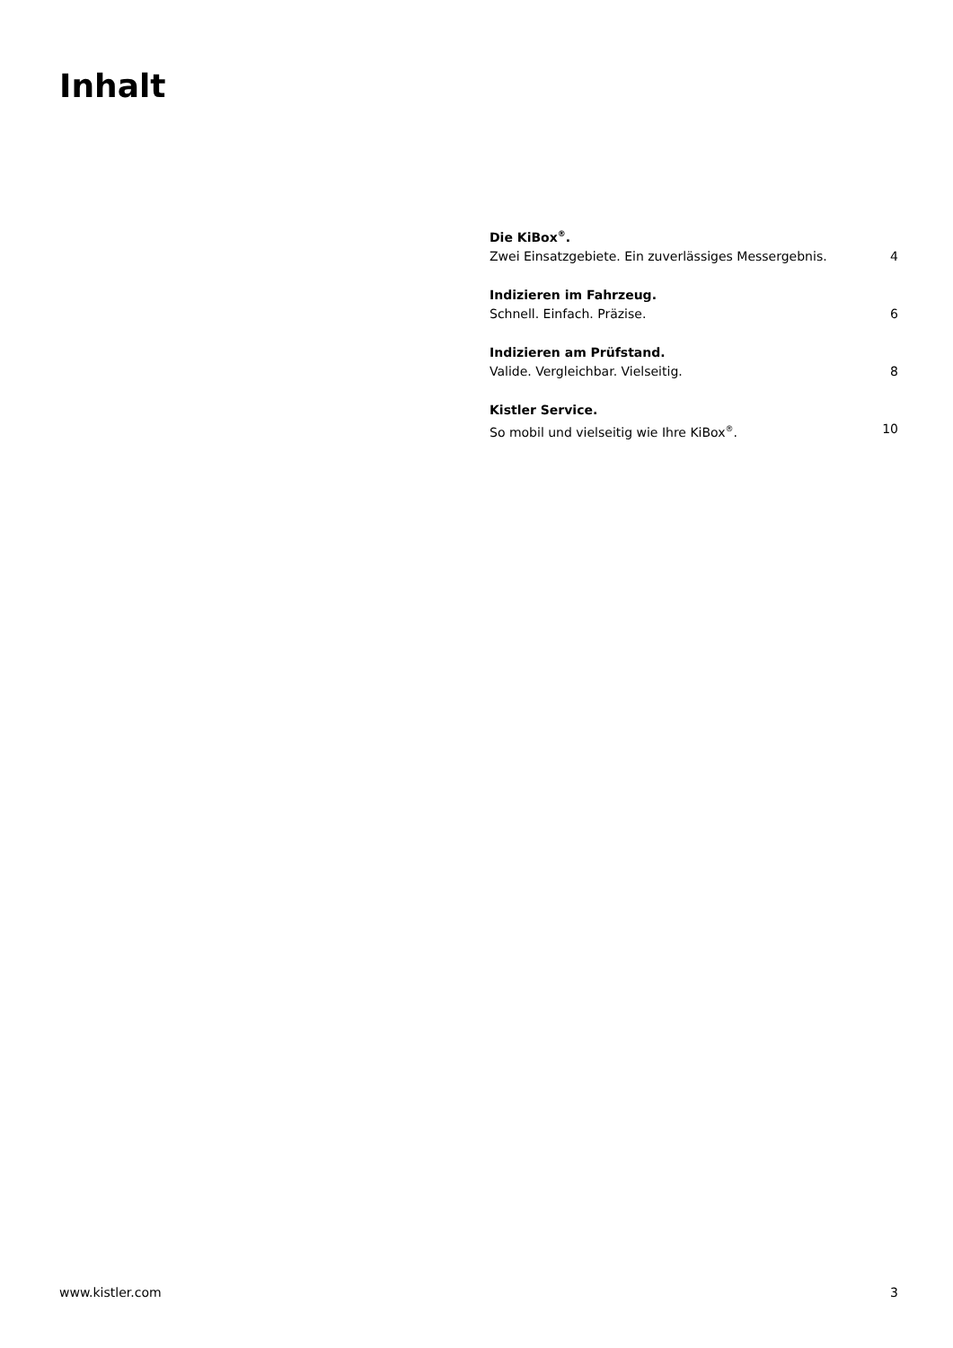Inhalt
Die KiBox<sup>®</sup>.
Zwei Einsatzgebiete. Ein zuverlässiges Messergebnis. 4
Indizieren im Fahrzeug.
Schnell. Einfach. Präzise. 6
Indizieren am Prüfstand.
Valide. Vergleichbar. Vielseitig. 8
Kistler Service.
So mobil und vielseitig wie Ihre KiBox<sup>®</sup>. 10
www.kistler.com 3